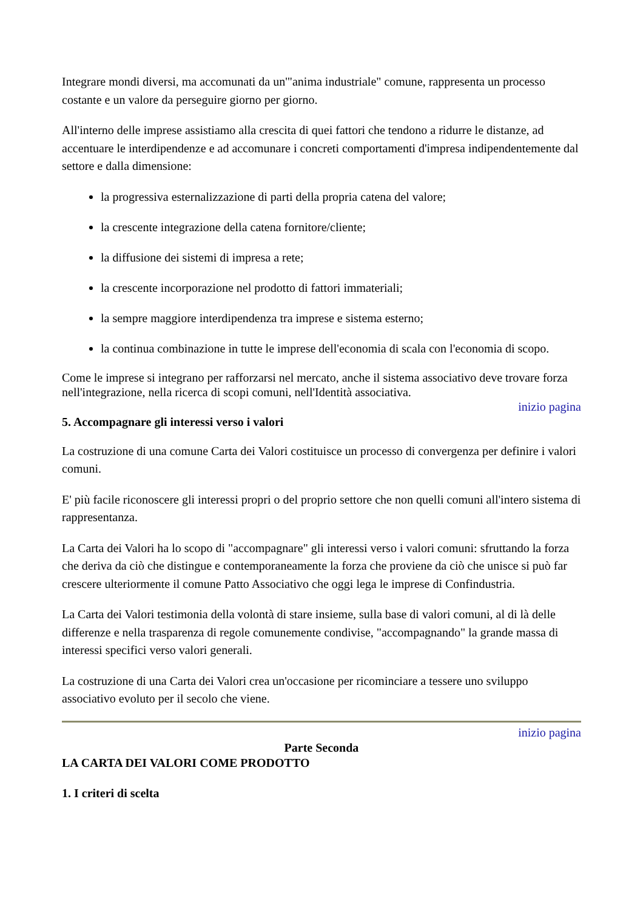Integrare mondi diversi, ma accomunati da un'"anima industriale" comune, rappresenta un processo costante e un valore da perseguire giorno per giorno.
All'interno delle imprese assistiamo alla crescita di quei fattori che tendono a ridurre le distanze, ad accentuare le interdipendenze e ad accomunare i concreti comportamenti d'impresa indipendentemente dal settore e dalla dimensione:
la progressiva esternalizzazione di parti della propria catena del valore;
la crescente integrazione della catena fornitore/cliente;
la diffusione dei sistemi di impresa a rete;
la crescente incorporazione nel prodotto di fattori immateriali;
la sempre maggiore interdipendenza tra imprese e sistema esterno;
la continua combinazione in tutte le imprese dell'economia di scala con l'economia di scopo.
Come le imprese si integrano per rafforzarsi nel mercato, anche il sistema associativo deve trovare forza nell'integrazione, nella ricerca di scopi comuni, nell'Identità associativa.
inizio pagina
5. Accompagnare gli interessi verso i valori
La costruzione di una comune Carta dei Valori costituisce un processo di convergenza per definire i valori comuni.
E' più facile riconoscere gli interessi propri o del proprio settore che non quelli comuni all'intero sistema di rappresentanza.
La Carta dei Valori ha lo scopo di "accompagnare" gli interessi verso i valori comuni: sfruttando la forza che deriva da ciò che distingue e contemporaneamente la forza che proviene da ciò che unisce si può far crescere ulteriormente il comune Patto Associativo che oggi lega le imprese di Confindustria.
La Carta dei Valori testimonia della volontà di stare insieme, sulla base di valori comuni, al di là delle differenze e nella trasparenza di regole comunemente condivise, "accompagnando" la grande massa di interessi specifici verso valori generali.
La costruzione di una Carta dei Valori crea un'occasione per ricominciare a tessere uno sviluppo associativo evoluto per il secolo che viene.
inizio pagina
Parte Seconda
LA CARTA DEI VALORI COME PRODOTTO
1. I criteri di scelta